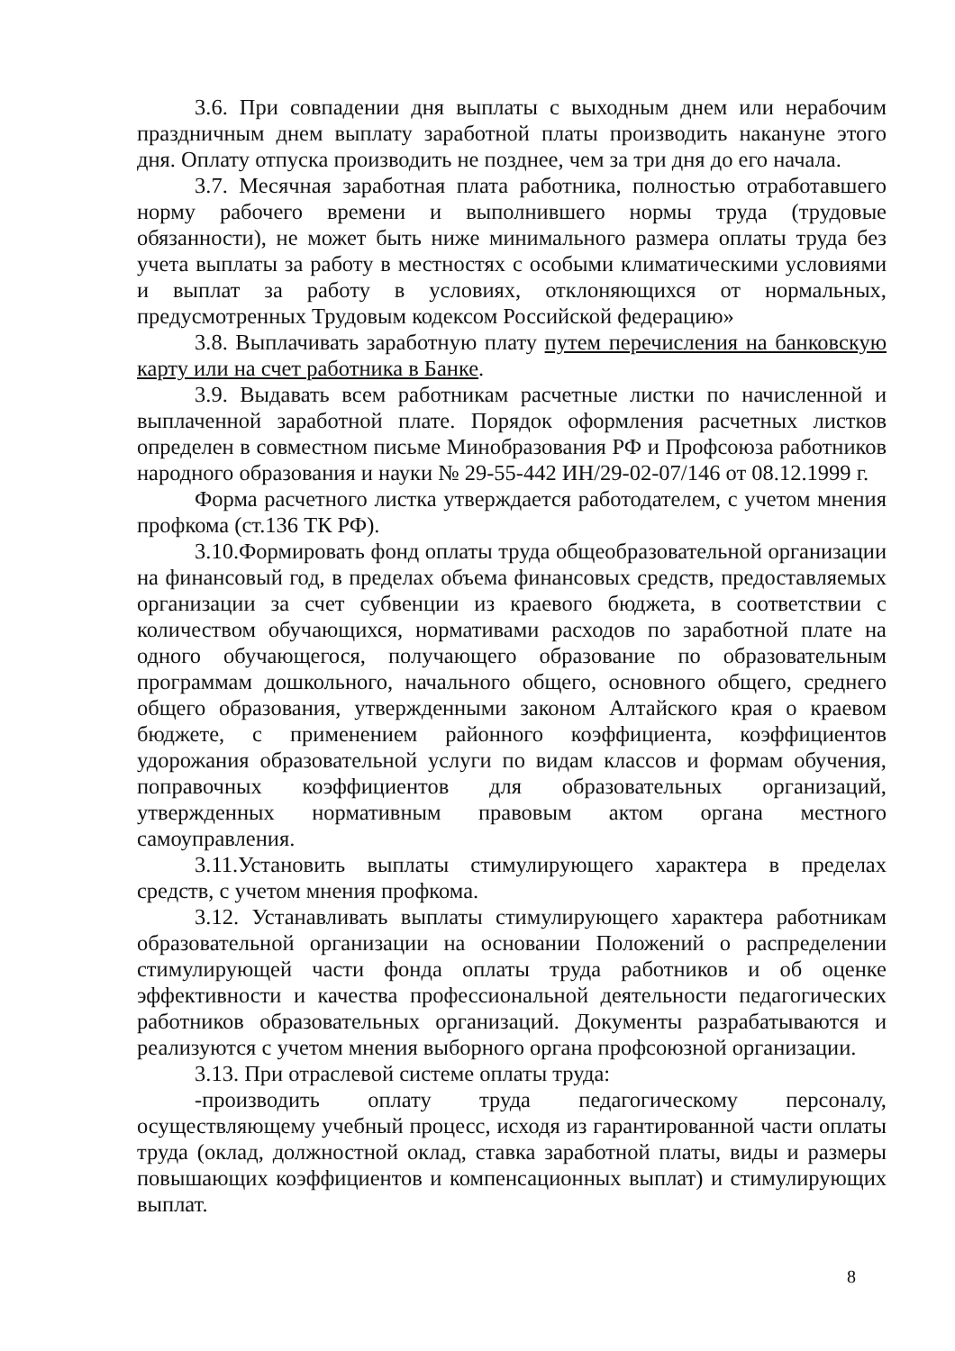3.6. При совпадении дня выплаты с выходным днем или нерабочим праздничным днем выплату заработной платы производить накануне этого дня. Оплату отпуска производить не позднее, чем за три дня до его начала.
3.7. Месячная заработная плата работника, полностью отработавшего норму рабочего времени и выполнившего нормы труда (трудовые обязанности), не может быть ниже минимального размера оплаты труда без учета выплаты за работу в местностях с особыми климатическими условиями и выплат за работу в условиях, отклоняющихся от нормальных, предусмотренных Трудовым кодексом Российской федерацию»
3.8. Выплачивать заработную плату путем перечисления на банковскую карту или на счет работника в Банке.
3.9. Выдавать всем работникам расчетные листки по начисленной и выплаченной заработной плате. Порядок оформления расчетных листков определен в совместном письме Минобразования РФ и Профсоюза работников народного образования и науки № 29-55-442 ИН/29-02-07/146 от 08.12.1999 г.
Форма расчетного листка утверждается работодателем, с учетом мнения профкома (ст.136 ТК РФ).
3.10.Формировать фонд оплаты труда общеобразовательной организации на финансовый год, в пределах объема финансовых средств, предоставляемых организации за счет субвенции из краевого бюджета, в соответствии с количеством обучающихся, нормативами расходов по заработной плате на одного обучающегося, получающего образование по образовательным программам дошкольного, начального общего, основного общего, среднего общего образования, утвержденными законом Алтайского края о краевом бюджете, с применением районного коэффициента, коэффициентов удорожания образовательной услуги по видам классов и формам обучения, поправочных коэффициентов для образовательных организаций, утвержденных нормативным правовым актом органа местного самоуправления.
3.11.Установить выплаты стимулирующего характера в пределах средств, с учетом мнения профкома.
3.12. Устанавливать выплаты стимулирующего характера работникам образовательной организации на основании Положений о распределении стимулирующей части фонда оплаты труда работников и об оценке эффективности и качества профессиональной деятельности педагогических работников образовательных организаций. Документы разрабатываются и реализуются с учетом мнения выборного органа профсоюзной организации.
3.13. При отраслевой системе оплаты труда:
-производить оплату труда педагогическому персоналу, осуществляющему учебный процесс, исходя из гарантированной части оплаты труда (оклад, должностной оклад, ставка заработной платы, виды и размеры повышающих коэффициентов и компенсационных выплат) и стимулирующих выплат.
8